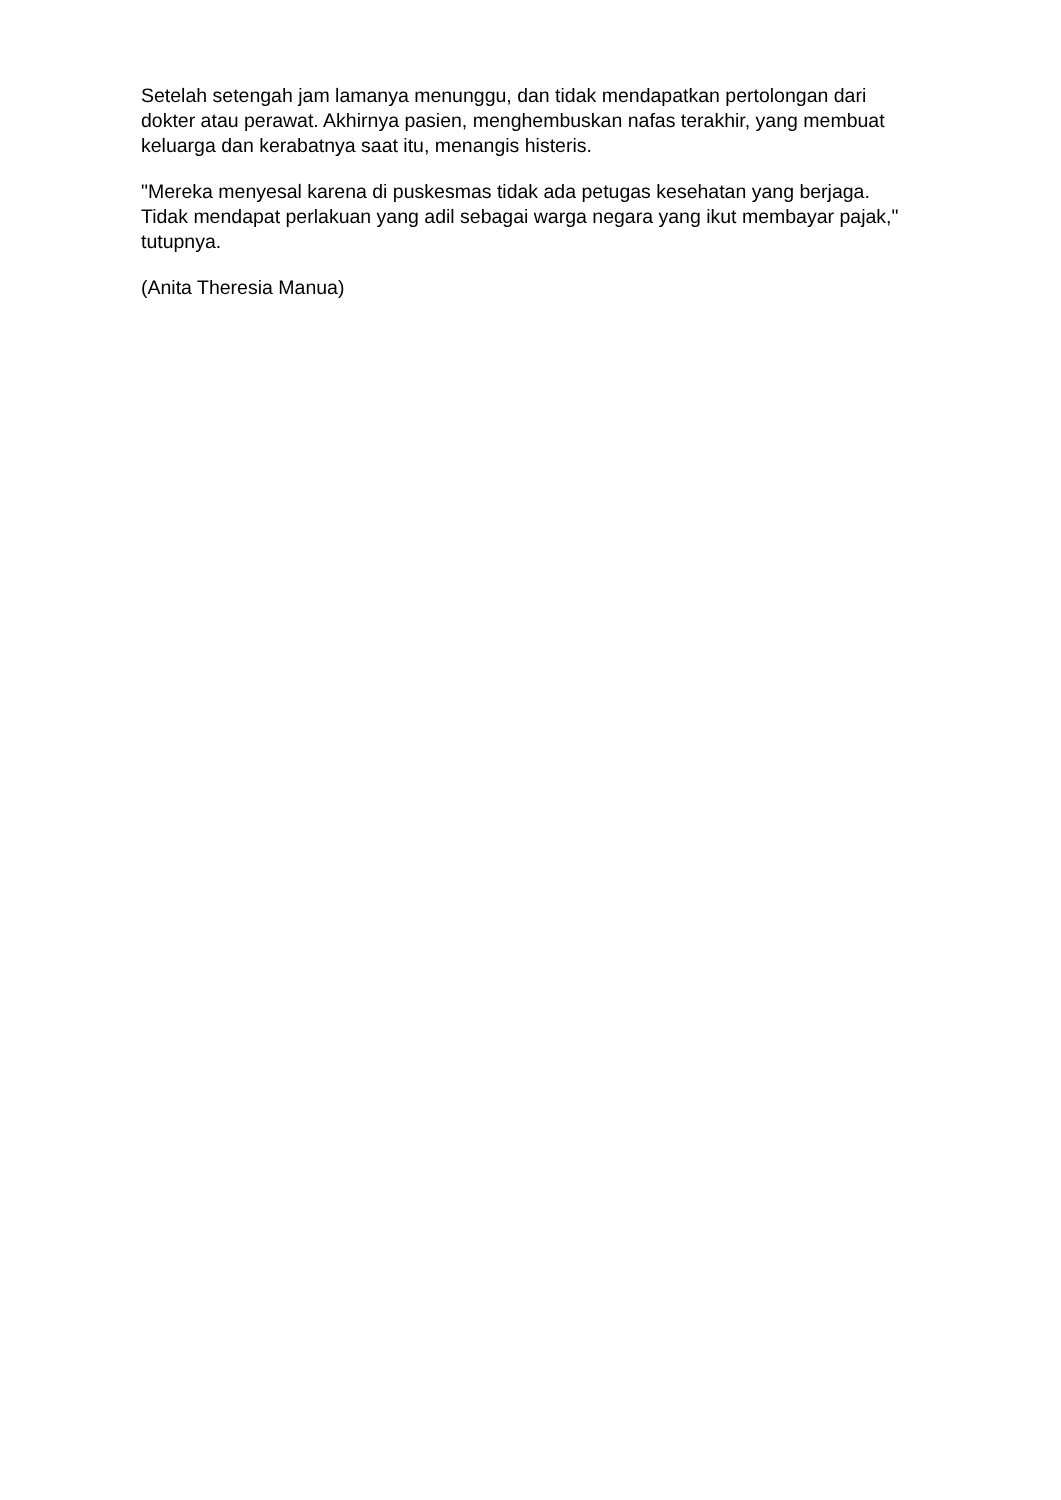Setelah setengah jam lamanya menunggu, dan tidak mendapatkan pertolongan dari dokter atau perawat. Akhirnya pasien, menghembuskan nafas terakhir, yang membuat keluarga dan kerabatnya saat itu, menangis histeris.
"Mereka menyesal karena di puskesmas tidak ada petugas kesehatan yang berjaga. Tidak mendapat perlakuan yang adil sebagai warga negara yang ikut membayar pajak," tutupnya.
(Anita Theresia Manua)